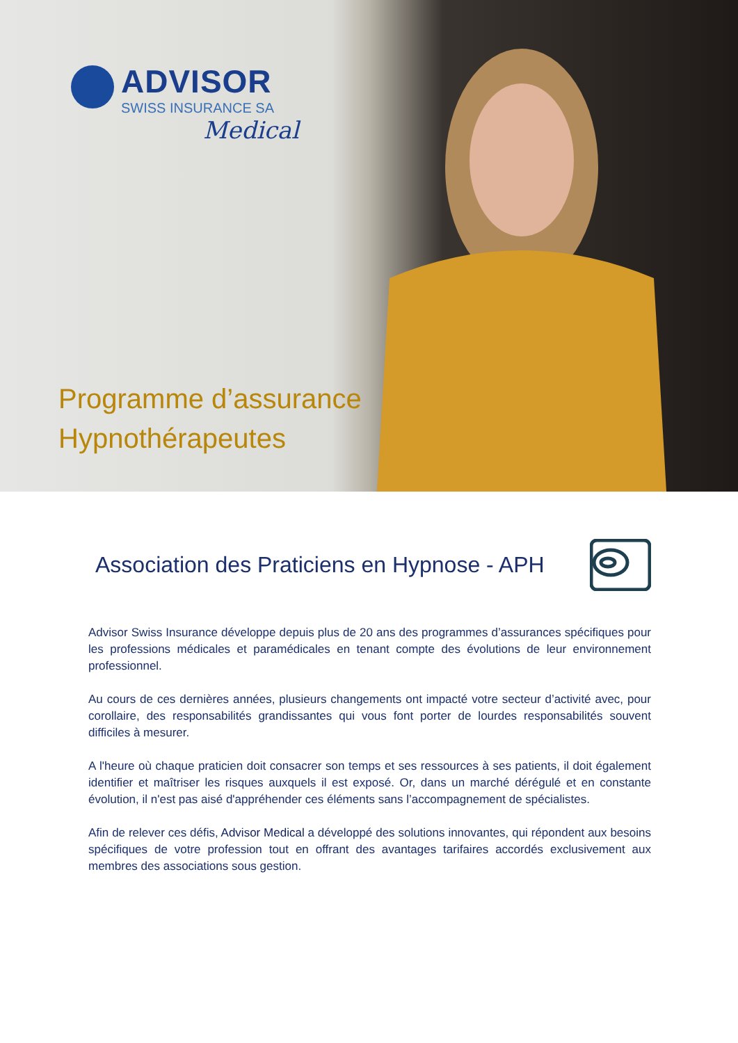ADVISOR
SWISS INSURANCE SA
Medical
Programme d’assurance
Hypnothérapeutes
Association des Praticiens en Hypnose - APH
Advisor Swiss Insurance développe depuis plus de 20 ans des programmes d’assurances spécifiques pour les professions médicales et paramédicales en tenant compte des évolutions de leur environnement professionnel.
Au cours de ces dernières années, plusieurs changements ont impacté votre secteur d’activité avec, pour corollaire, des responsabilités grandissantes qui vous font porter de lourdes responsabilités souvent difficiles à mesurer.
A l'heure où chaque praticien doit consacrer son temps et ses ressources à ses patients, il doit également identifier et maîtriser les risques auxquels il est exposé. Or, dans un marché dérégulé et en constante évolution, il n'est pas aisé d'appréhender ces éléments sans l’accompagnement de spécialistes.
Afin de relever ces défis, Advisor Medical a développé des solutions innovantes, qui répondent aux besoins spécifiques de votre profession tout en offrant des avantages tarifaires accordés exclusivement aux membres des associations sous gestion.